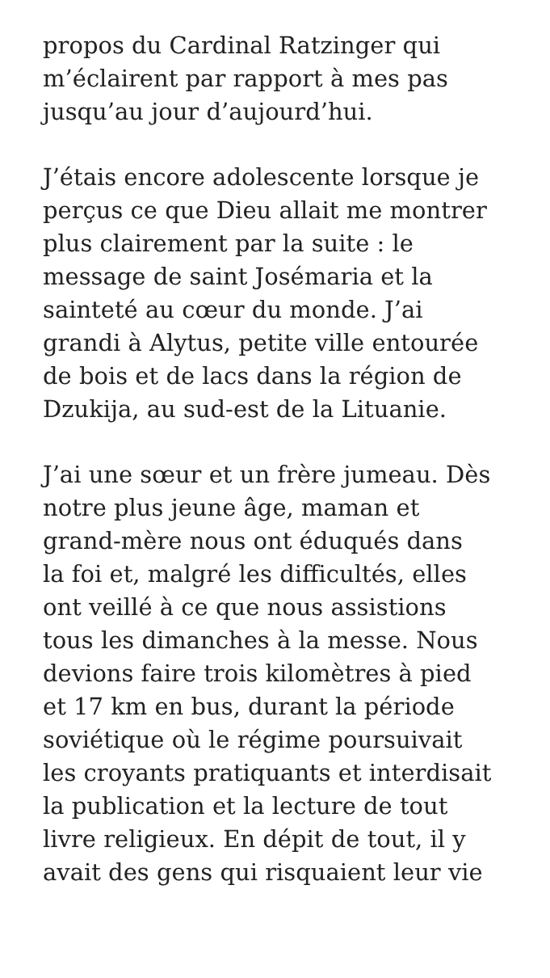propos du Cardinal Ratzinger qui
m’éclairent par rapport à mes pas
jusqu’au jour d’aujourd’hui.
J’étais encore adolescente lorsque je
perçus ce que Dieu allait me montrer
plus clairement par la suite : le
message de saint Josémaria et la
sainteté au cœur du monde. J’ai
grandi à Alytus, petite ville entourée
de bois et de lacs dans la région de
Dzukija, au sud-est de la Lituanie.
J’ai une sœur et un frère jumeau. Dès
notre plus jeune âge, maman et
grand-mère nous ont éduqués dans
la foi et, malgré les difficultés, elles
ont veillé à ce que nous assistions
tous les dimanches à la messe. Nous
devions faire trois kilomètres à pied
et 17 km en bus, durant la période
soviétique où le régime poursuivait
les croyants pratiquants et interdisait
la publication et la lecture de tout
livre religieux. En dépit de tout, il y
avait des gens qui risquaient leur vie